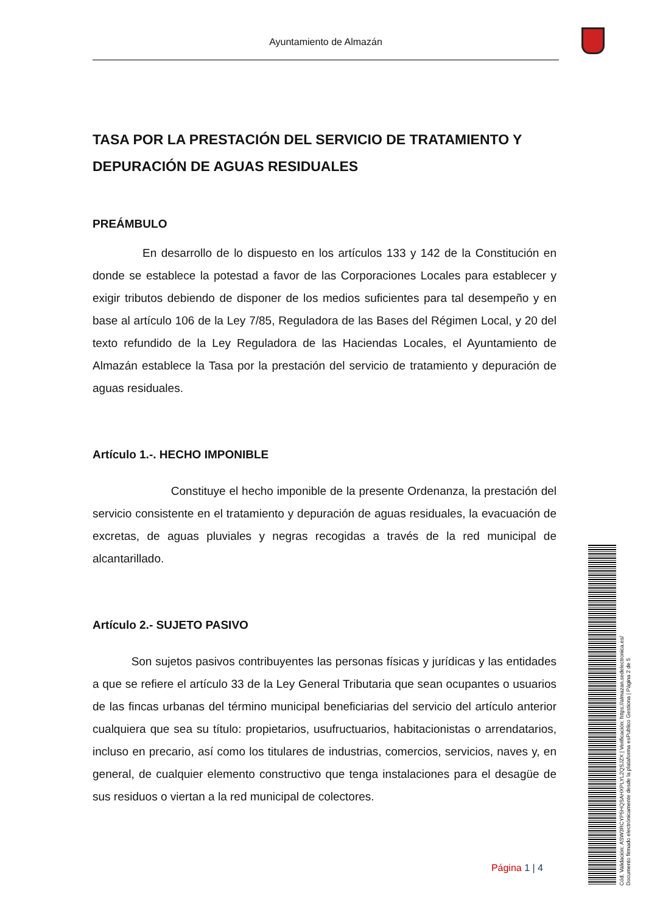Ayuntamiento de Almazán
TASA POR LA PRESTACIÓN DEL SERVICIO DE TRATAMIENTO Y DEPURACIÓN DE AGUAS RESIDUALES
PREÁMBULO
En desarrollo de lo dispuesto en los artículos 133 y 142 de la Constitución en donde se establece la potestad a favor de las Corporaciones Locales para establecer y exigir tributos debiendo de disponer de los medios suficientes para tal desempeño y en base al artículo 106 de la Ley 7/85, Reguladora de las Bases del Régimen Local, y 20 del texto refundido de la Ley Reguladora de las Haciendas Locales, el Ayuntamiento de Almazán establece la Tasa por la prestación del servicio de tratamiento y depuración de aguas residuales.
Artículo 1.-. HECHO IMPONIBLE
Constituye el hecho imponible de la presente Ordenanza, la prestación del servicio consistente en el tratamiento y depuración de aguas residuales, la evacuación de excretas, de aguas pluviales y negras recogidas a través de la red municipal de alcantarillado.
Artículo 2.- SUJETO PASIVO
Son sujetos pasivos contribuyentes las personas físicas y jurídicas y las entidades a que se refiere el artículo 33 de la Ley General Tributaria que sean ocupantes o usuarios de las fincas urbanas del término municipal beneficiarias del servicio del artículo anterior cualquiera que sea su título: propietarios, usufructuarios, habitacionistas o arrendatarios, incluso en precario, así como los titulares de industrias, comercios, servicios, naves y, en general, de cualquier elemento constructivo que tenga instalaciones para el desagüe de sus residuos o viertan a la red municipal de colectores.
Página 1 | 4
Cód. Validación: ASW3RCYP5HQSAHXPLYL2QSJZX | Verificación: https://almazan.sedelectronica.es/
Documento firmado electrónicamente desde la plataforma esPublico Gestiona | Página 2 de 5